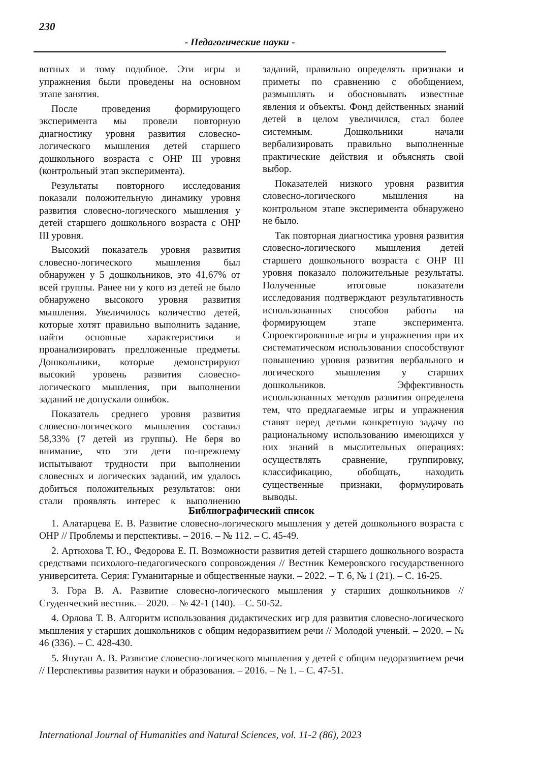230
- Педагогические науки -
вотных и тому подобное. Эти игры и упражнения были проведены на основном этапе занятия.
После проведения формирующего эксперимента мы провели повторную диагностику уровня развития словесно-логического мышления детей старшего дошкольного возраста с ОНР III уровня (контрольный этап эксперимента).
Результаты повторного исследования показали положительную динамику уровня развития словесно-логического мышления у детей старшего дошкольного возраста с ОНР III уровня.
Высокий показатель уровня развития словесно-логического мышления был обнаружен у 5 дошкольников, это 41,67% от всей группы. Ранее ни у кого из детей не было обнаружено высокого уровня развития мышления. Увеличилось количество детей, которые хотят правильно выполнить задание, найти основные характеристики и проанализировать предложенные предметы. Дошкольники, которые демонстрируют высокий уровень развития словесно-логического мышления, при выполнении заданий не допускали ошибок.
Показатель среднего уровня развития словесно-логического мышления составил 58,33% (7 детей из группы). Не беря во внимание, что эти дети по-прежнему испытывают трудности при выполнении словесных и логических заданий, им удалось добиться положительных результатов: они стали проявлять интерес к выполнению заданий, правильно определять признаки и приметы по сравнению с обобщением, размышлять и обосновывать известные явления и объекты. Фонд действенных знаний детей в целом увеличился, стал более системным. Дошкольники начали вербализировать правильно выполненные практические действия и объяснять свой выбор.
Показателей низкого уровня развития словесно-логического мышления на контрольном этапе эксперимента обнаружено не было.
Так повторная диагностика уровня развития словесно-логического мышления детей старшего дошкольного возраста с ОНР III уровня показало положительные результаты. Полученные итоговые показатели исследования подтверждают результативность использованных способов работы на формирующем этапе эксперимента. Спроектированные игры и упражнения при их систематическом использовании способствуют повышению уровня развития вербального и логического мышления у старших дошкольников. Эффективность использованных методов развития определена тем, что предлагаемые игры и упражнения ставят перед детьми конкретную задачу по рациональному использованию имеющихся у них знаний в мыслительных операциях: осуществлять сравнение, группировку, классификацию, обобщать, находить существенные признаки, формулировать выводы.
Библиографический список
1. Алатарцева Е. В. Развитие словесно-логического мышления у детей дошкольного возраста с ОНР // Проблемы и перспективы. – 2016. – № 112. – С. 45-49.
2. Артюхова Т. Ю., Федорова Е. П. Возможности развития детей старшего дошкольного возраста средствами психолого-педагогического сопровождения // Вестник Кемеровского государственного университета. Серия: Гуманитарные и общественные науки. – 2022. – Т. 6, № 1 (21). – С. 16-25.
3. Гора В. А. Развитие словесно-логического мышления у старших дошкольников // Студенческий вестник. – 2020. – № 42-1 (140). – С. 50-52.
4. Орлова Т. В. Алгоритм использования дидактических игр для развития словесно-логического мышления у старших дошкольников с общим недоразвитием речи // Молодой ученый. – 2020. – № 46 (336). – С. 428-430.
5. Янутан А. В. Развитие словесно-логического мышления у детей с общим недоразвитием речи // Перспективы развития науки и образования. – 2016. – № 1. – С. 47-51.
International Journal of Humanities and Natural Sciences, vol. 11-2 (86), 2023